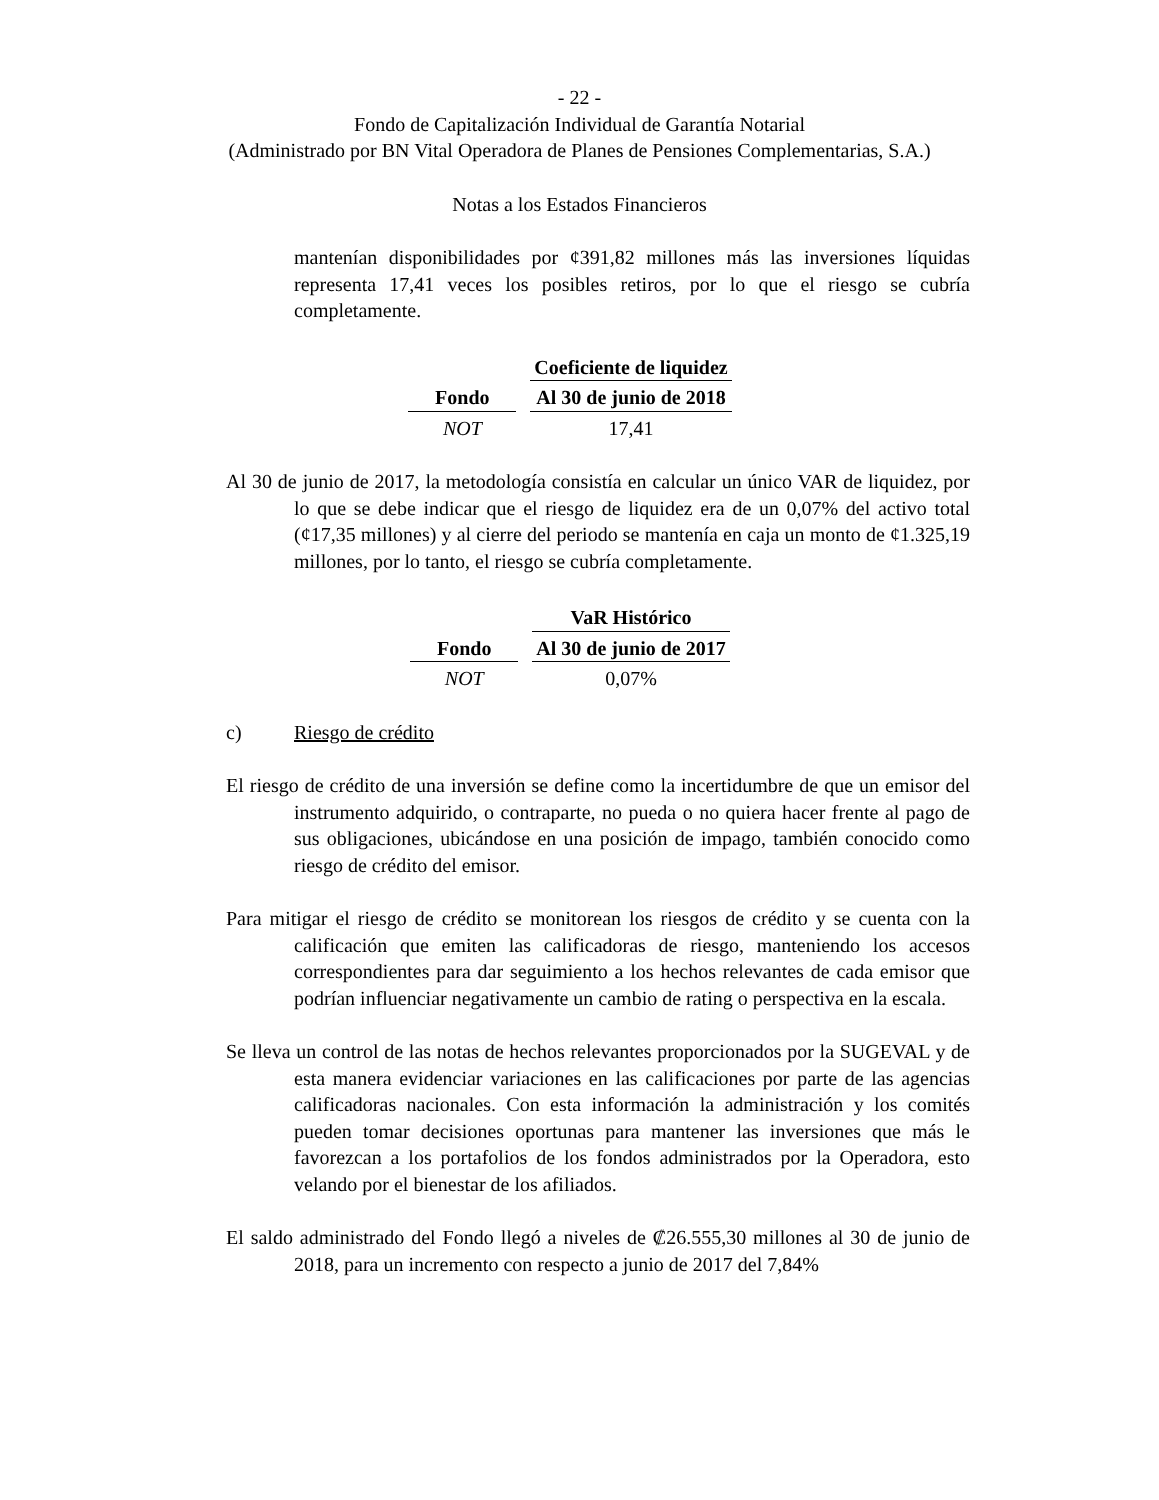- 22 -
Fondo de Capitalización Individual de Garantía Notarial
(Administrado por BN Vital Operadora de Planes de Pensiones Complementarias, S.A.)
Notas a los Estados Financieros
mantenían disponibilidades por ¢391,82 millones más las inversiones líquidas representa 17,41 veces los posibles retiros, por lo que el riesgo se cubría completamente.
| | Coeficiente de liquidez |
| --- | --- |
| Fondo | Al 30 de junio de 2018 |
| NOT | 17,41 |
Al 30 de junio de 2017, la metodología consistía en calcular un único VAR de liquidez, por lo que se debe indicar que el riesgo de liquidez era de un 0,07% del activo total (¢17,35 millones) y al cierre del periodo se mantenía en caja un monto de ¢1.325,19 millones, por lo tanto, el riesgo se cubría completamente.
| | VaR Histórico |
| --- | --- |
| Fondo | Al 30 de junio de 2017 |
| NOT | 0,07% |
c) Riesgo de crédito
El riesgo de crédito de una inversión se define como la incertidumbre de que un emisor del instrumento adquirido, o contraparte, no pueda o no quiera hacer frente al pago de sus obligaciones, ubicándose en una posición de impago, también conocido como riesgo de crédito del emisor.
Para mitigar el riesgo de crédito se monitorean los riesgos de crédito y se cuenta con la calificación que emiten las calificadoras de riesgo, manteniendo los accesos correspondientes para dar seguimiento a los hechos relevantes de cada emisor que podrían influenciar negativamente un cambio de rating o perspectiva en la escala.
Se lleva un control de las notas de hechos relevantes proporcionados por la SUGEVAL y de esta manera evidenciar variaciones en las calificaciones por parte de las agencias calificadoras nacionales. Con esta información la administración y los comités pueden tomar decisiones oportunas para mantener las inversiones que más le favorezcan a los portafolios de los fondos administrados por la Operadora, esto velando por el bienestar de los afiliados.
El saldo administrado del Fondo llegó a niveles de ₡26.555,30 millones al 30 de junio de 2018, para un incremento con respecto a junio de 2017 del 7,84%